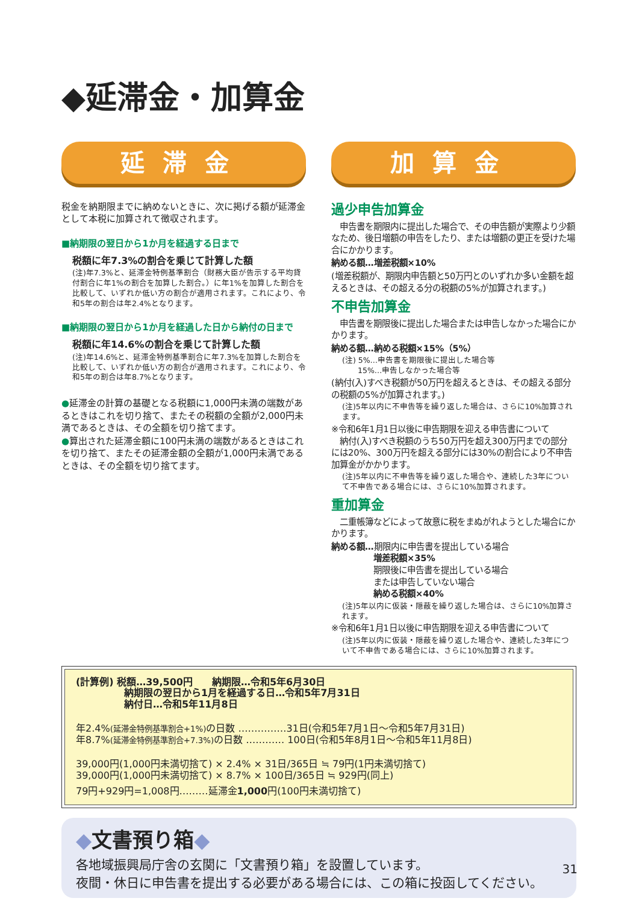◆延滞金・加算金
延滞金
税金を納期限までに納めないときに、次に掲げる額が延滞金として本税に加算されて徴収されます。
■納期限の翌日から1か月を経過する日まで
税額に年7.3%の割合を乗じて計算した額
(注)年7.3%と、延滞金特例基準割合（財務大臣が告示する平均貸付割合に年1%の割合を加算した割合。）に年1%を加算した割合を比較して、いずれか低い方の割合が適用されます。これにより、令和5年の割合は年2.4%となります。
■納期限の翌日から1か月を経過した日から納付の日まで
税額に年14.6%の割合を乗じて計算した額
(注)年14.6%と、延滞金特例基準割合に年7.3%を加算した割合を比較して、いずれか低い方の割合が適用されます。これにより、令和5年の割合は年8.7%となります。
●延滞金の計算の基礎となる税額に1,000円未満の端数があるときはこれを切り捨て、またその税額の全額が2,000円未満であるときは、その全額を切り捨てます。
●算出された延滞金額に100円未満の端数があるときはこれを切り捨て、またその延滞金額の全額が1,000円未満であるときは、その全額を切り捨てます。
加算金
過少申告加算金
　申告書を期限内に提出した場合で、その申告額が実際より少額なため、後日増額の申告をしたり、または増額の更正を受けた場合にかかります。
納める額…増差税額×10%
(増差税額が、期限内申告額と50万円とのいずれか多い金額を超えるときは、その超える分の税額の5%が加算されます。)
不申告加算金
　申告書を期限後に提出した場合または申告しなかった場合にかかります。
納める額…納める税額×15%（5%）
(注) 5%…申告書を期限後に提出した場合等
　　15%…申告しなかった場合等
(納付(入)すべき税額が50万円を超えるときは、その超える部分の税額の5%が加算されます。)
(注)5年以内に不申告等を繰り返した場合は、さらに10%加算されます。
※令和6年1月1日以後に申告期限を迎える申告書について
　納付(入)すべき税額のうち50万円を超え300万円までの部分には20%、300万円を超える部分には30%の割合により不申告加算金がかかります。
(注)5年以内に不申告等を繰り返した場合や、連続した3年について不申告である場合には、さらに10%加算されます。
重加算金
　二重帳簿などによって故意に税をまぬがれようとした場合にかかります。
納める額…期限内に申告書を提出している場合
　　　　　増差税額×35%
　　　　　期限後に申告書を提出している場合
　　　　　または申告していない場合
　　　　　納める税額×40%
(注)5年以内に仮装・隠蔽を繰り返した場合は、さらに10%加算されます。
※令和6年1月1日以後に申告期限を迎える申告書について
(注)5年以内に仮装・隠蔽を繰り返した場合や、連続した3年について不申告である場合には、さらに10%加算されます。
(計算例) 税額…39,500円　　納期限…令和5年6月30日
　　　　　納期限の翌日から1月を経過する日…令和5年7月31日
　　　　　納付日…令和5年11月8日
年2.4%(延滞金特例基準割合+1%) の日数 ……………31日(令和5年7月1日～令和5年7月31日)
年8.7%(延滞金特例基準割合+7.3%) の日数 ………… 100日(令和5年8月1日～令和5年11月8日)
39,000円(1,000円未満切捨て) × 2.4% × 31日/365日 ≒ 79円(1円未満切捨て)
39,000円(1,000円未満切捨て) × 8.7% × 100日/365日 ≒ 929円(同上)
79円+929円=1,008円………延滞金1,000円(100円未満切捨て)
◆文書預り箱◆
各地域振興局庁舎の玄関に「文書預り箱」を設置しています。
夜間・休日に申告書を提出する必要がある場合には、この箱に投函してください。
31